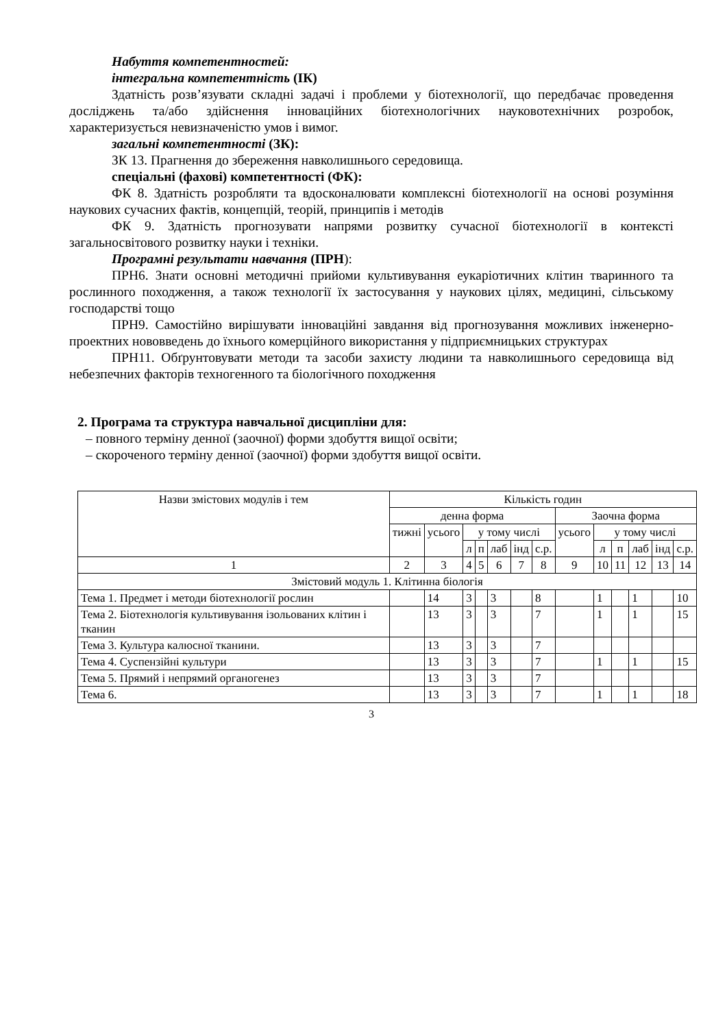Набуття компетентностей:
інтегральна компетентність (ІК)
Здатність розв’язувати складні задачі і проблеми у біотехнології, що передбачає проведення досліджень та/або здійснення інноваційних біотехнологічних науковотехнічних розробок, характеризується невизначеністю умов і вимог.
загальні компетентності (ЗК):
ЗК 13. Прагнення до збереження навколишнього середовища.
спеціальні (фахові) компетентності (ФК):
ФК 8. Здатність розробляти та вдосконалювати комплексні біотехнології на основі розуміння наукових сучасних фактів, концепцій, теорій, принципів і методів
ФК 9. Здатність прогнозувати напрями розвитку сучасної біотехнології в контексті загальносвітового розвитку науки і техніки.
Програмні результати навчання (ПРН):
ПРН6. Знати основні методичні прийоми культивування еукаріотичних клітин тваринного та рослинного походження, а також технології їх застосування у наукових цілях, медицині, сільському господарстві тощо
ПРН9. Самостійно вирішувати інноваційні завдання від прогнозування можливих інженерно-проектних нововведень до їхнього комерційного використання у підприємницьких структурах
ПРН11. Обґрунтовувати методи та засоби захисту людини та навколишнього середовища від небезпечних факторів техногенного та біологічного походження
2. Програма та структура навчальної дисципліни для:
– повного терміну денної (заочної) форми здобуття вищої освіти;
– скороченого терміну денної (заочної) форми здобуття вищої освіти.
| Назви змістових модулів і тем | Кількість годин | | | | | | | | | | | | |
| --- | --- | --- | --- | --- | --- | --- | --- | --- | --- | --- | --- | --- | --- |
| | денна форма | | | | | | | Заочна форма | | | | | |
| | тижні | усього | у тому числі | | | | | усього | у тому числі | | | | |
| | | | л | п | лаб | інд | с.р. | | л | п | лаб | інд | с.р. |
| 1 | 2 | 3 | 4 | 5 | 6 | 7 | 8 | 9 | 10 | 11 | 12 | 13 | 14 |
| Змістовий модуль 1. Клітинна біологія | | | | | | | | | | | | | |
| Тема 1. Предмет і методи біотехнології рослин | | 14 | 3 | | 3 | | 8 | | 1 | | 1 | | 10 |
| Тема 2. Біотехнологія культивування ізольованих клітин і тканин | | 13 | 3 | | 3 | | 7 | | 1 | | 1 | | 15 |
| Тема 3. Культура калюсної тканини. | | 13 | 3 | | 3 | | 7 | | | | | | |
| Тема 4. Суспензійні культури | | 13 | 3 | | 3 | | 7 | | 1 | | 1 | | 15 |
| Тема 5. Прямий і непрямий органогенез | | 13 | 3 | | 3 | | 7 | | | | | | |
| Тема 6. | | 13 | 3 | | 3 | | 7 | | 1 | | 1 | | 18 |
3